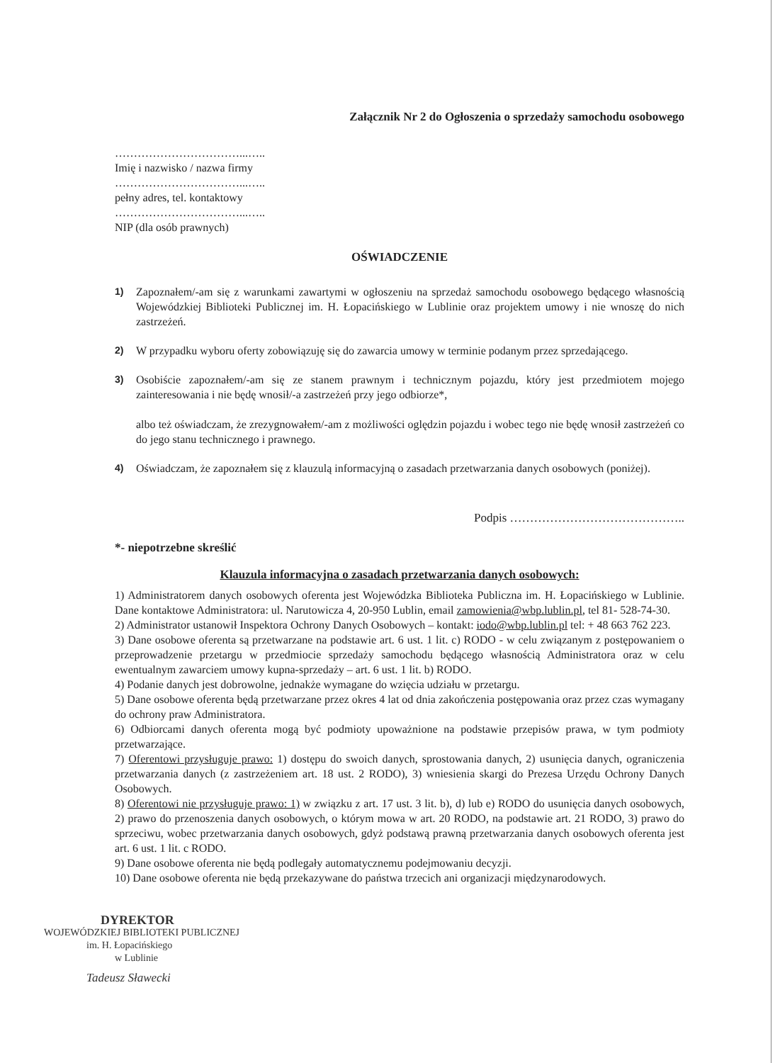Załącznik Nr 2 do Ogłoszenia o sprzedaży samochodu osobowego
……………………………...…..
Imię i nazwisko / nazwa firmy
……………………………...…..
pełny adres, tel. kontaktowy
……………………………...…..
NIP (dla osób prawnych)
OŚWIADCZENIE
1) Zapoznałem/-am się z warunkami zawartymi w ogłoszeniu na sprzedaż samochodu osobowego będącego własnością Wojewódzkiej Biblioteki Publicznej im. H. Łopacińskiego w Lublinie oraz projektem umowy i nie wnoszę do nich zastrzeżeń.
2) W przypadku wyboru oferty zobowiązuję się do zawarcia umowy w terminie podanym przez sprzedającego.
3) Osobiście zapoznałem/-am się ze stanem prawnym i technicznym pojazdu, który jest przedmiotem mojego zainteresowania i nie będę wnosił/-a zastrzeżeń przy jego odbiorze*,
albo też oświadczam, że zrezygnowałem/-am z możliwości oględzin pojazdu i wobec tego nie będę wnosił zastrzeżeń co do jego stanu technicznego i prawnego.
4) Oświadczam, że zapoznałem się z klauzulą informacyjną o zasadach przetwarzania danych osobowych (poniżej).
Podpis ……………………………………..
*- niepotrzebne skreślić
Klauzula informacyjna o zasadach przetwarzania danych osobowych:
1) Administratorem danych osobowych oferenta jest Wojewódzka Biblioteka Publiczna im. H. Łopacińskiego w Lublinie. Dane kontaktowe Administratora: ul. Narutowicza 4, 20-950 Lublin, email zamowienia@wbp.lublin.pl, tel 81- 528-74-30.
2) Administrator ustanowił Inspektora Ochrony Danych Osobowych – kontakt: iodo@wbp.lublin.pl tel: + 48 663 762 223.
3) Dane osobowe oferenta są przetwarzane na podstawie art. 6 ust. 1 lit. c) RODO - w celu związanym z postępowaniem o przeprowadzenie przetargu w przedmiocie sprzedaży samochodu będącego własnością Administratora oraz w celu ewentualnym zawarciem umowy kupna-sprzedaży – art. 6 ust. 1 lit. b) RODO.
4) Podanie danych jest dobrowolne, jednakże wymagane do wzięcia udziału w przetargu.
5) Dane osobowe oferenta będą przetwarzane przez okres 4 lat od dnia zakończenia postępowania oraz przez czas wymagany do ochrony praw Administratora.
6) Odbiorcami danych oferenta mogą być podmioty upoważnione na podstawie przepisów prawa, w tym podmioty przetwarzające.
7) Oferentowi przysługuje prawo: 1) dostępu do swoich danych, sprostowania danych, 2) usunięcia danych, ograniczenia przetwarzania danych (z zastrzeżeniem art. 18 ust. 2 RODO), 3) wniesienia skargi do Prezesa Urzędu Ochrony Danych Osobowych.
8) Oferentowi nie przysługuje prawo: 1) w związku z art. 17 ust. 3 lit. b), d) lub e) RODO do usunięcia danych osobowych, 2) prawo do przenoszenia danych osobowych, o którym mowa w art. 20 RODO, na podstawie art. 21 RODO, 3) prawo do sprzeciwu, wobec przetwarzania danych osobowych, gdyż podstawą prawną przetwarzania danych osobowych oferenta jest art. 6 ust. 1 lit. c RODO.
9) Dane osobowe oferenta nie będą podlegały automatycznemu podejmowaniu decyzji.
10) Dane osobowe oferenta nie będą przekazywane do państwa trzecich ani organizacji międzynarodowych.
DYREKTOR
WOJEWÓDZKIEJ BIBLIOTEKI PUBLICZNEJ
im. H. Łopacińskiego
w Lublinie
Tadeusz Sławecki